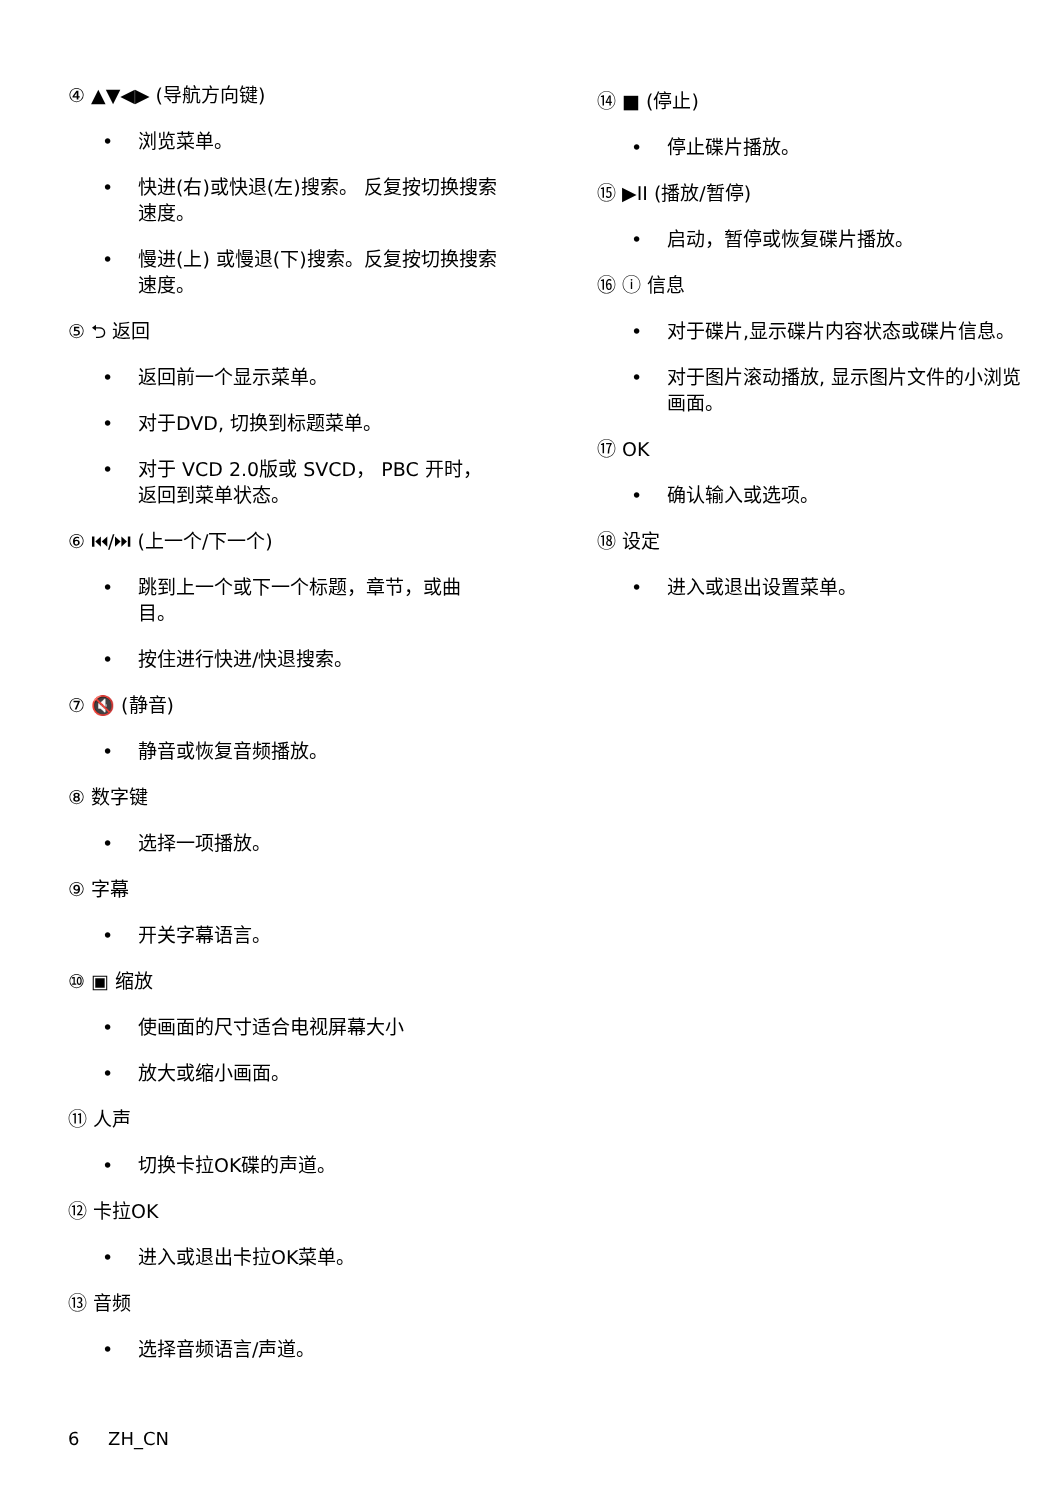④ ▲▼◀▶ (导航方向键)
• 浏览菜单。
• 快进(右)或快退(左)搜索。 反复按切换搜索速度。
• 慢进(上) 或慢退(下)搜索。反复按切换搜索速度。
⑤ ⮌ 返回
• 返回前一个显示菜单。
• 对于DVD, 切换到标题菜单。
• 对于 VCD 2.0版或 SVCD， PBC 开时，返回到菜单状态。
⑥ ⏮/⏭ (上一个/下一个)
• 跳到上一个或下一个标题，章节，或曲目。
• 按住进行快进/快退搜索。
⑦ 🔇 (静音)
• 静音或恢复音频播放。
⑧ 数字键
• 选择一项播放。
⑨ 字幕
• 开关字幕语言。
⑩ ▣ 缩放
• 使画面的尺寸适合电视屏幕大小
• 放大或缩小画面。
⑪ 人声
• 切换卡拉OK碟的声道。
⑫ 卡拉OK
• 进入或退出卡拉OK菜单。
⑬ 音频
• 选择音频语言/声道。
⑭ ■ (停止)
• 停止碟片播放。
⑮ ▶II (播放/暂停)
• 启动，暂停或恢复碟片播放。
⑯ ⓘ 信息
• 对于碟片,显示碟片内容状态或碟片信息。
• 对于图片滚动播放, 显示图片文件的小浏览画面。
⑰ OK
• 确认输入或选项。
⑱ 设定
• 进入或退出设置菜单。
6 ZH_CN